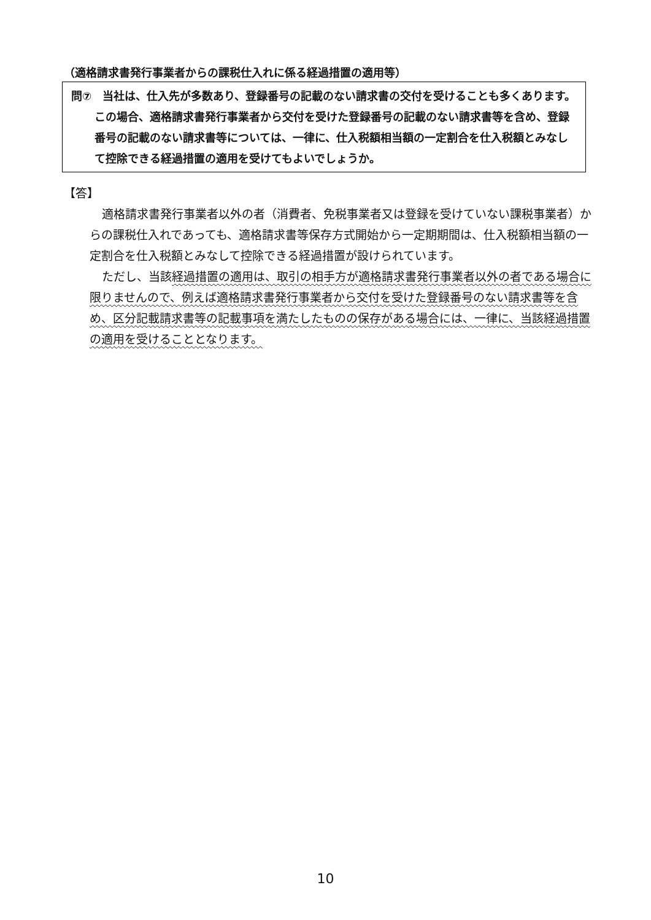（適格請求書発行事業者からの課税仕入れに係る経過措置の適用等）
問⑦　当社は、仕入先が多数あり、登録番号の記載のない請求書の交付を受けることも多くあります。この場合、適格請求書発行事業者から交付を受けた登録番号の記載のない請求書等を含め、登録番号の記載のない請求書等については、一律に、仕入税額相当額の一定割合を仕入税額とみなして控除できる経過措置の適用を受けてもよいでしょうか。
【答】
適格請求書発行事業者以外の者（消費者、免税事業者又は登録を受けていない課税事業者）からの課税仕入れであっても、適格請求書等保存方式開始から一定期期間は、仕入税額相当額の一定割合を仕入税額とみなして控除できる経過措置が設けられています。
ただし、当該経過措置の適用は、取引の相手方が適格請求書発行事業者以外の者である場合に限りませんので、例えば適格請求書発行事業者から交付を受けた登録番号のない請求書等を含め、区分記載請求書等の記載事項を満たしたものの保存がある場合には、一律に、当該経過措置の適用を受けることとなります。
10